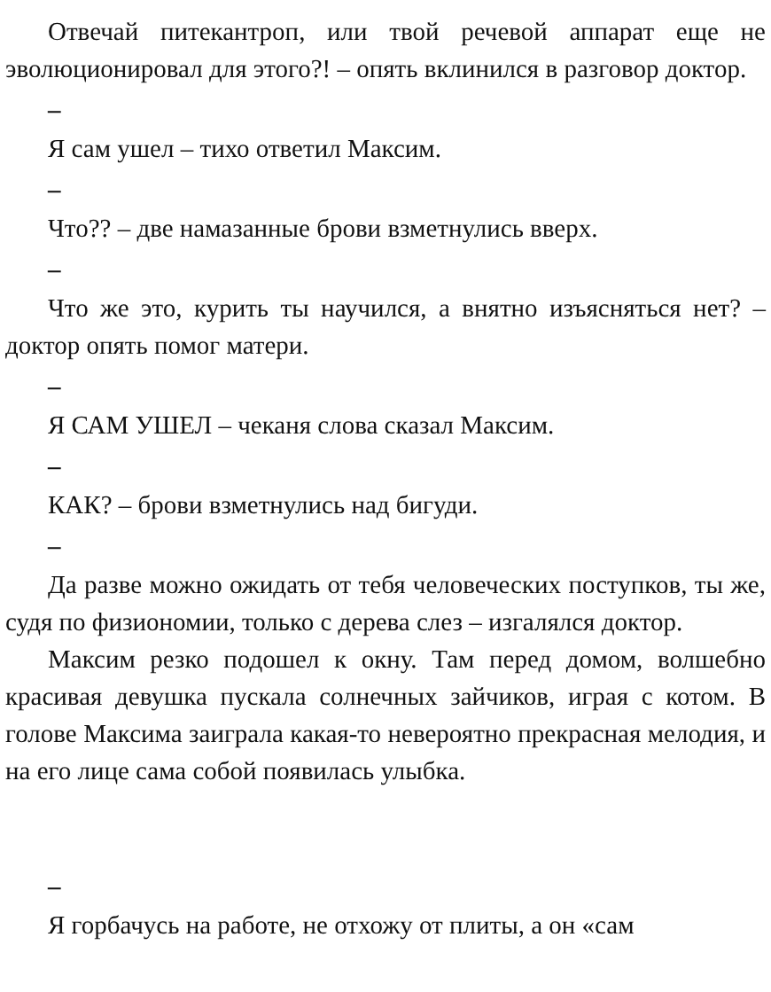Отвечай питекантроп, или твой речевой аппарат еще не эволюционировал для этого?! – опять вклинился в разговор доктор.
–
Я сам ушел – тихо ответил Максим.
–
Что?? – две намазанные брови взметнулись вверх.
–
Что же это, курить ты научился, а внятно изъясняться нет? – доктор опять помог матери.
–
Я САМ УШЕЛ – чеканя слова сказал Максим.
–
КАК? – брови взметнулись над бигуди.
–
Да разве можно ожидать от тебя человеческих поступков, ты же, судя по физиономии, только с дерева слез – изгалялся доктор.
Максим резко подошел к окну. Там перед домом, волшебно красивая девушка пускала солнечных зайчиков, играя с котом. В голове Максима заиграла какая-то невероятно прекрасная мелодия, и на его лице сама собой появилась улыбка.
–
Я горбачусь на работе, не отхожу от плиты, а он «сам